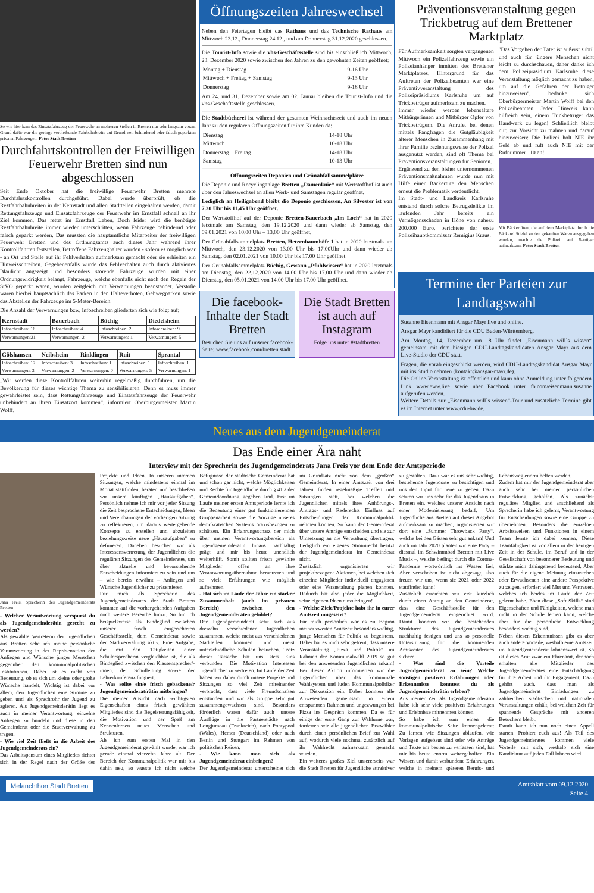So wie hier kam das Einsatzfahrzeug der Feuerwehr an mehreren Stellen in Bretten nur sehr langsam voran. Grund dafür war die geringe verbleibende Fahrbahnbreite auf Grund von behindernd oder falsch geparkten privaten Fahrzeugen. Foto: Stadt Bretten
Durchfahrtskontrollen der Freiwilligen Feuerwehr Bretten sind nun abgeschlossen
Seit Ende Oktober hat die freiwillige Feuerwehr Bretten mehrere Durchfahrtskontrollen durchgeführt. Dabei wurde überprüft, ob die Restfahrbahnbreiten in der Kernstadt und allen Stadtteilen eingehalten werden, damit Rettungsfahrzeuge und Einsatzfahrzeuge der Feuerwehr im Ernstfall schnell an ihr Ziel kommen. Das rettet im Ernstfall Leben. Doch leider wird die benötigte Restfahrbahnbreite immer wieder unterschritten, wenn Fahrzeuge behindernd oder falsch geparkt werden. Das mussten die hauptamtliche Mitarbeiter der freiwilligen Feuerwehr Bretten und des Ordnungsamts auch dieses Jahr während ihrer Kontrollfahrten feststellen. Betroffene Fahrzeughalter wurden - sofern es möglich war - an Ort und Stelle auf ihr Fehlverhalten aufmerksam gemacht oder sie erhielten ein Hinweisschreiben. Gegebenenfalls wurde das Fehlverhalten auch durch aktiviertes Blaulicht angezeigt und besonders störende Fahrzeuge wurden mit einer Ordnungswidrigkeit belangt. Fahrzeuge, welche ebenfalls nicht nach den Regeln der StVO geparkt waren, wurden zeitgleich mit Verwarnungen beanstandet. Verstöße waren hierbei hauptsächlich das Parken in den Halteverboten, Gehwegparken sowie das Abstellen der Fahrzeuge im 5-Meter-Bereich.
Die Anzahl der Verwarnungen bzw. Infoschreiben gliederten sich wie folgt auf:
| Kernstadt | Bauerbach | Büchig | Diedelsheim |
| --- | --- | --- | --- |
| Infoschreiben: 16 | Infoschreiben: 4 | Infoschreiben: 2 | Infoschreiben: 9 |
| Verwarnungen:21 | Verwarnungen: 2 | Verwarnungen: 1 | Verwarnungen: 5 |
| Gölshausen | Neibsheim | Rinklingen | Ruit | Sprantal |
| --- | --- | --- | --- | --- |
| Infoschreiben: 17 | Infoschreiben: 3 | Infoschreiben: 1 | Infoschreiben: 1 | Infoschreiben: 1 |
| Verwarnungen: 3 | Verwarnungen: 2 | Verwarnungen: 0 | Verwarnungen: 5 | Verwarnungen: 1 |
„Wir werden diese Kontrollfahrten weiterhin regelmäßig durchführen, um die Bevölkerung für dieses wichtige Thema zu sensibilisieren. Denn es muss immer gewährleistet sein, dass Rettungsfahrzeuge und Einsatzfahrzeuge der Feuerwehr unbehindert an ihren Einsatzort kommen“, informiert Oberbürgermeister Martin Wolff.
Öffnungszeiten Jahreswechsel
Neben den Feiertagen bleibt das Rathaus und das Technische Rathaus am Mittwoch 23.12., Donnerstag 24.12., und am Donnerstag 31.12.2020 geschlossen.
Die Tourist-Info sowie die vhs-Geschäftsstelle sind bis einschließlich Mittwoch, 23. Dezember 2020 sowie zwischen den Jahren zu den gewohnten Zeiten geöffnet:
| Montag + Dienstag | 9-16 Uhr |
| Mittwoch + Freitag + Samstag | 9-13 Uhr |
| Donnerstag | 9-18 Uhr |
Am 24. und 31. Dezember sowie am 02. Januar bleiben die Tourist-Info und die vhs-Geschäftsstelle geschlossen.
Die Stadtbücherei ist während der gesamten Weihnachtszeit und auch im neuen Jahr zu den regulären Öffnungszeiten für ihre Kunden da:
| Dienstag | 14-18 Uhr |
| Mittwoch | 10-18 Uhr |
| Donnerstag + Freitag | 14-18 Uhr |
| Samstag | 10-13 Uhr |
Öffnungszeiten Deponien und Grünabfallsammelplätze
Die Deponie und Recyclinganlage Bretten „Damenknie“ mit Wertstoffhof ist auch über den Jahreswechsel an allen Werk- und Samstagen regulär geöffnet.
Lediglich an Heiligabend bleibt die Deponie geschlossen. An Silvester ist von 7.30 Uhr bis 11.45 Uhr geöffnet.
Der Wertstoffhof auf der Deponie Bretten-Bauerbach „Im Loch“ hat in 2020 letztmals am Samstag, den 19.12.2020 und dann wieder ab Samstag, den 09.01.2021 von 10.00 Uhr – 13.00 Uhr geöffnet.
Der Grünabfallsammelplatz Bretten, Hetzenbaumhöfe 1 hat in 2020 letztmals am Mittwoch, den 23.12.2020 von 13.00 Uhr bis 17.00Uhr und dann wieder ab Samstag, den 02.01.2021 von 10.00 Uhr bis 17.00 Uhr geöffnet.
Der Grünabfallsammelplatz Büchig, Gewann „Pfuhlwiesen“ hat in 2020 letztmals am Dienstag, den 22.12.2020 von 14.00 Uhr bis 17.00 Uhr und dann wieder ab Dienstag, den 05.01.2021 von 14.00 Uhr bis 17.00 Uhr geöffnet.
Die facebook-Inhalte der Stadt Bretten
Besuchen Sie uns auf unserer facebook-Seite: www.facebook.com/bretten.stadt
Die Stadt Bretten ist auch auf Instagram
Folge uns unter #stadtbretten
Präventionsveranstaltung gegen Trickbetrug auf dem Brettener Marktplatz
Für Aufmerksamkeit sorgten vergangenen Mittwoch ein Polizeifahrzeug sowie ein Polizeianhänger inmitten des Brettener Marktplatzes. Hintergrund für das Auftreten der Polizeibeamten war eine Präventivveranstaltung des Polizeipräsidiums Karlsruhe um auf Trickbetrüger aufmerksam zu machen.
Immer wieder werden lebensältere Mitbürgerinnen und Mitbürger Opfer von Trickbetrügern. Die Anrufe, bei denen mittels Fangfragen die Gutgläubigkeit älterer Menschen in Zusammenhang mit ihrer Familie beziehungsweise der Polizei ausgenutzt werden, sind oft Thema bei Präventionsveranstaltungen für Senioren.
Ergänzend zu den bisher unternommenen Präventionsmaßnahmen wurde nun mit Hilfe einer Bäckertüte den Menschen erneut die Problematik verdeutlicht.
Im Stadt- und Landkreis Karlsruhe entstand durch solche Betrugsdelikte im laufenden Jahr bereits ein Vermögensschaden in Höhe von nahezu 200.000 Euro, berichtete der erste Polizeihauptkommissar Remigius Kraus.
"Das Vorgehen der Täter ist äußerst subtil und auch für jüngere Menschen nicht leicht zu durchschauen, daher danke ich dem Polizeipräsidium Karlsruhe diese Veranstaltung möglich gemacht zu haben, um auf die Gefahren der Betrüger hinzuweisen", bedanke sich Oberbürgermeister Martin Wolff bei den Polizeibeamten. Jeder Hinweis kann hilfreich sein, einem Trickbetrüger das Handwerk zu legen! Schließlich bleibt nur, zur Vorsicht zu mahnen und darauf hinzuweisen: Die Polizei holt NIE ihr Geld ab und ruft auch NIE mit der Rufnummer 110 an!
Mit Bäckertüten, die auf dem Marktplatz durch die Bäckerei Stiefel zu den gekauften Waren ausgegeben wurden, machte die Polizeit auf Betrüger aufmerksam. Foto: Stadt Bretten
Termine der Parteien zur Landtagswahl
Susanne Eisenmann mit Ansgar Mayr live und online.
Ansgar Mayr kandidiert für die CDU Baden-Württemberg.
Am Montag, 14. Dezember um 18 Uhr findet „Eisenmann will`s wissen“ gemeinsam mit dem hiesigen CDU-Landtagskandidaten Ansgar Mayr aus dem Live-Studio der CDU statt.
Fragen, die vorab eingeschickt werden, wird CDU-Landtagskandidat Ansgar Mayr mit ins Studio nehmen (kontakt@ansgar-mayr.de).
Die Online-Veranstaltung ist öffentlich und kann ohne Anmeldung unter folgendem Link www.eww.live sowie über Facebook unter fb.com/eisenmann.susanne aufgerufen werden.
Weitere Details zur „Eisenmann will`s wissen“-Tour und zusätzliche Termine gibt es im Internet unter www.cdu-bw.de.
Neues aus dem Jugendgemeinderat
Das Ende einer Ära naht
Interview mit der Sprecherin des Jugendgemeinderats Jana Freis vor dem Ende der Amtsperiode
Jana Freis, Sprecherin des Jugendgemeinderats Bretten
- Welcher Verantwortung verspürst du als Jugendgemeinderätin gerecht zu werden?
Als gewählte Vertreterin der Jugendlichen aus Bretten sehe ich meine persönliche Verantwortung in der Repräsentation der Anliegen und Wünsche junger Menschen gegenüber den kommunalpolitischen Institutionen. Dabei ist es nicht von Bedeutung, ob es sich um kleine oder große Wünsche handelt. Wichtig ist dabei vor allem, den Jugendlichen eine Stimme zu geben und als Sprachrohr der Jugend zu agieren. Als Jugendgemeinderätin liegt es auch in meiner Verantwortung, einzelne Anliegen zu bündeln und diese in den Gemeinderat oder die Stadtverwaltung zu tragen.
- Wie viel Zeit fließt in die Arbeit des Jugendgemeinderats ein?
Das Arbeitspensum eines Mitgliedes richtet sich in der Regel nach der Größe der Projekte und Ideen. In unseren internen Sitzungen, welche mindestens einmal im Monat stattfinden, beraten und beschließen wir unsere künftigen „Hausaufgaben“. Persönlich nehme ich mir vor jeder Sitzung die Zeit besprochene Entscheidungen, Ideen und Vereinbarungen der vorherigen Sitzung zu reflektieren, um daraus weitergehende Konzepte zu erstellen und abzuleiten beziehungsweise neue „Hausaufgaben“ zu definieren. Daneben besuchen wir als Interessensvertretung der Jugendlichen die regulären Sitzungen des Gemeinderates, um über aktuelle und bevorstehende Entscheidungen informiert zu sein und um – wie bereits erwähnt – Anliegen und Wünsche Jugendlicher zu präsentieren.
Für mich als Sprecherin des Jugendgemeinderates der Stadt Bretten kommen auf die vorhergehenden Aufgaben noch weitere Bereiche hinzu. So bin ich beispielsweise als Bindeglied zwischen unserer frisch eingerichteten Geschäftsstelle, dem Gemeinderat sowie der Stadtverwaltung aktiv. Eine Aufgabe, die mit den Tätigkeiten einer Schülersprecherin vergleichbar ist, die als Bindeglied zwischen den Klassensprecher/-innen, der Schulleitung sowie der Lehrerkonferenz fungiert.
- Was sollte ein/e frisch gebackene/r Jugendgemeinderat/rätin mitbringen?
Die meiner Ansicht nach wichtigsten Eigenschaften eines frisch gewählten Mitgliedes sind die Begeisterungsfähigkeit, die Motivation und der Spaß am Kennenlernen neuer Menschen und Strukturen.
Als ich zum ersten Mal in den Jugendgemeinderat gewählt wurde, war ich gerade einmal vierzehn Jahre alt. Der Bereich der Kommunalpolitik war mir bis dahin neu, so wusste ich nicht welche Befugnisse der städtische Gemeinderat hat und schon gar nicht, welche Möglichkeiten und Rechte für Jugendliche durch § 41 a der Gemeindeordnung gegeben sind. Erst im Laufe meiner ersten Amtsperiode lernte ich die Bedeutung einer gut funktionierenden Gruppenarbeit sowie die Vorzüge unseres demokratischen Systems praxisbezogen zu schätzen. Ein Erfahrungsschatz der mich über meinen Verantwortungsbereich als Jugendgemeinderätin hinaus nachhaltig prägt und mir bis heute unendlich weiterhilft. Somit sollten frisch gewählte Mitglieder offen an ihre Verantwortungsübernahme herantreten und so viele Erfahrungen wie möglich aufnehmen.
- Hat sich im Laufe der Jahre ein starker Zusammenhalt (auch im privaten Bereich) zwischen den Jugendgemeinderäten gebildet?
Der Jugendgemeinderat setzt sich aus dreizehn verschiedenen Jugendlichen zusammen, welche meist aus verschiedenen Stadtteilen kommen und meist unterschiedliche Schulen besuchen. Trotz dieser Tatsache hat uns stets Eins verbunden: Die Motivation Interessen Jugendlicher zu vertreten. Im Laufe der Zeit haben wir daher durch unsere Projekte und Sitzungen so viel Zeit miteinander verbracht, dass viele Freundschaften entstanden und wir als Gruppe sehr gut zusammengewachsen sind. Besonders förderlich waren dafür auch unsere Ausflüge in die Partnerstädte nach Longjumeau (Frankreich), nach Pontypool (Wales), Hemer (Deutschland) oder nach Berlin und Stuttgart im Rahmen von politischen Reisen.
- Wie kann man sich als Jugendgemeinderat einbringen?
Der Jugendgemeinderat unterscheidet sich im Grundsatz nicht von dem „großen“ Gemeinderat. In einer Amtszeit von drei Jahren finden regelmäßige Treffen und Sitzungen statt, bei welchen die Jugendlichen mittels ihres Anhörungs-, Antrags- und Rederechts Einfluss auf Entscheidungen der Kommunalpolitik nehmen können. So kann der Gemeinderat über unsere Anträge entscheiden und sie zur Umsetzung an die Verwaltung übertragen. Lediglich ein eigenes Stimmrecht besitzt der Jugendgemeinderat im Gemeinderat nicht.
Zusätzlich organisierten wir projektbezogene Aktionen, bei welchen sich einzelne Mitglieder individuell engagieren oder eine Veranstaltung planen konnten. Dadurch hat also jeder die Möglichkeit, seine eigenen Ideen einzubringen!
- Welche Ziele/Projekte habt ihr in eurer Amtszeit umgesetzt?
Für mich persönlich war es zu Beginn meiner zweiten Amtszeit besonders wichtig, junge Menschen für Politik zu begeistern. Daher hat es mich sehr gefreut, dass unsere Veranstaltung „Pizza und Politik“ im Rahmen der Kommunalwahl 2019 so gut bei den anwesenden Jugendlichen ankam! Bei dieser Aktion informierten wir die Jugendlichen über das kommunale Wahlsystem und luden Kommunalpolitiker zur Diskussion ein. Dabei konnten alle Anwesenden gemeinsam in einem entspannten Rahmen und ungezwungen bei Pizza ins Gespräch kommen. Da es für einige der erste Gang zur Wahlurne war, forderten wir alle jugendlichen Erstwähler durch einen persönlichen Brief zur Wahl auf, wodurch viele nochmal zusätzlich auf ihr Wahlrecht aufmerksam gemacht wurden.
Ein weiteres großes Ziel unsererseits war die Stadt Bretten für Jugendliche attraktiver zu gestalten. Dazu war es uns sehr wichtig, bestehende Jugendorte zu besichtigen und uns den Input für neue zu geben. Dazu setzten wir uns sehr für das Jugendhaus in Bretten ein, welches unserer Ansicht nach einer Modernisierung bedarf. Um Jugendliche aus Bretten auf dieses Angebot aufmerksam zu machen, organisierten wir dort eine „Summer Throwback Party“, welche bei den Gästen sehr gut ankam! Und auch im Jahr 2020 planten wir eine Party – diesmal im Schwimmbad Bretten mit Live Musik –, welche bedingt durch die Corona-Pandemie wortwörtlich ins Wasser fiel. Aber verschoben ist nicht abgesagt, also freuen wir uns, wenn sie 2021 oder 2022 stattfinden kann!
Zusätzlich erreichten wir erst kürzlich durch einen Antrag an den Gemeinderat, dass eine Geschäftsstelle für den Jugendgemeinderat eingerichtet wird. Damit konnten wir die bestehenden Strukturen des Jugendgemeinderates nachhaltig festigen und uns so personelle Unterstützung für die kommenden Amtszeiten des Jugendgemeinderates sichern.
- Was sind die Vorteile Jugendgemeinderat zu sein? Welche sonstigen positiven Erfahrungen oder Erkenntnisse konntest du als Jugendgemeinderätin erleben?
Aus meiner Zeit als Jugendgemeinderätin habe ich sehr viele positiven Erfahrungen und Erlebnisse mitnehmen können.
So habe ich zum einen die kommunalpolitische Seite kennengelernt: Zu lernen wie Sitzungen ablaufen, wie Vorlagen aufgebaut sind oder wie Anträge und Texte am besten zu verfassen sind, hat mir bis heute enorm weitergeholfen. Ein Wissen und damit verbundene Erfahrungen, welche in meinem späteren Berufs- und Lebensweg enorm helfen werden.
Zudem hat mir der Jugendgemeinderat aber auch sehr bei meiner persönlichen Entwicklung geholfen. Als zunächst reguläres Mitglied und anschließend als Sprecherin habe ich gelernt, Verantwortung für Entscheidungen sowie eine Gruppe zu übernehmen. Besonders die einzelnen Arbeitsweisen und Funktionen in einem Team lernte ich dabei kennen. Diese Teamfähigkeit ist vor allem in der heutigen Zeit in der Schule, im Beruf und in der Gesellschaft von besonderer Bedeutung und stärkte mich dahingehend bedeutend. Aber auch für die eigene Meinung einzustehen oder Erwachsenen eine andere Perspektive zu zeigen, erfordert viel Mut und Vertrauen, welches ich beides im Laufe der Zeit gelernt habe. Eben diese „Soft Skills“ sind Eigenschaften und Fähigkeiten, welche man nicht in der Schule lernen kann, welche aber für die persönliche Entwicklung besonders wichtig sind.
Neben diesen Erkenntnissen gibt es aber auch andere Vorteile, weshalb eine Amtszeit im Jugendgemeinderat lohnenswert ist. So ist dieses Amt zwar ein Ehrenamt, dennoch erhalten alle Mitglieder des Jugendgemeinderates eine Entschädigung für ihre Arbeit und ihr Engagement. Dazu gehört auch, dass man als Jugendgemeinderat Einladungen zu zahlreichen städtischen und nationalen Veranstaltungen erhält, bei welchen Zeit für spannende Gespräche mit anderen Besuchern bleibt.
Damit kann ich nun noch einen Appell starten: Probiert euch aus! Als Teil des Jugendgemeinderates kommen viele Vorteile mit sich, weshalb sich eine Kandidatur auf jeden Fall lohnen wird!
Melanchthon Stadt Bretten Amtsblatt vom 09.12.2020
Seite 4